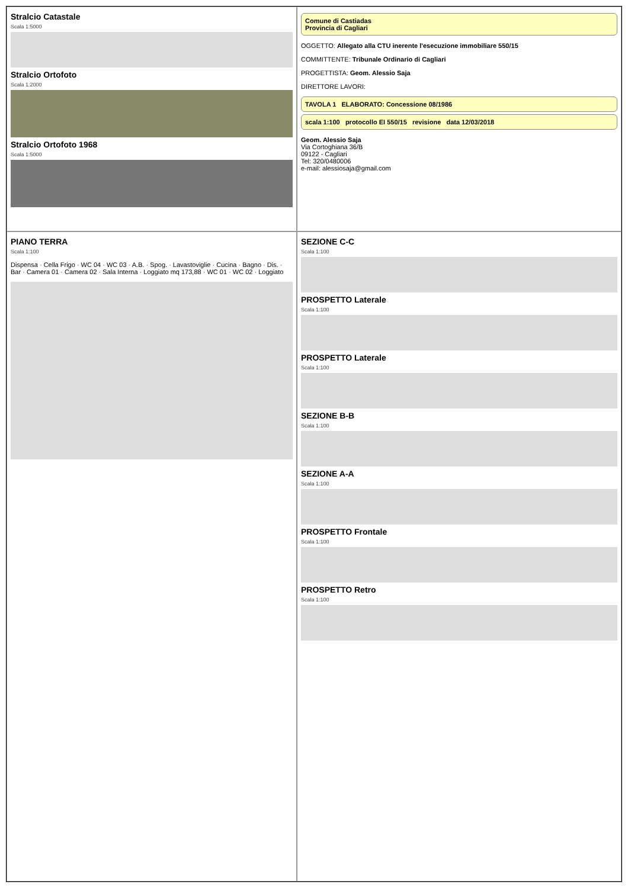Stralcio Catastale
Scala 1:5000
Stralcio Ortofoto
Scala 1:2000
Stralcio Ortofoto 1968
Scala 1:5000
Comune di Castiadas
Provincia di Cagliari
OGGETTO: Allegato alla CTU inerente l'esecuzione immobiliare 550/15
COMMITTENTE: Tribunale Ordinario di Cagliari
PROGETTISTA: Geom. Alessio Saja
DIRETTORE LAVORI:
TAVOLA 1 ELABORATO: Concessione 08/1986
scala 1:100 protocollo EI 550/15 revisione data 12/03/2018
Geom. Alessio Saja
Via Cortoghiana 36/B
09122 - Cagliari
Tel: 320/0480006
e-mail: alessiosaja@gmail.com
PIANO TERRA
Scala 1:100
Dispensa · Cella Frigo · WC 04 · WC 03 · A.B. · Spog. · Lavastoviglie · Cucina · Bagno · Dis. · Bar · Camera 01 · Camera 02 · Sala Interna · Loggiato mq 173,88 · WC 01 · WC 02 · Loggiato
SEZIONE C-C
Scala 1:100
PROSPETTO Laterale
Scala 1:100
PROSPETTO Laterale
Scala 1:100
SEZIONE B-B
Scala 1:100
SEZIONE A-A
Scala 1:100
PROSPETTO Frontale
Scala 1:100
PROSPETTO Retro
Scala 1:100